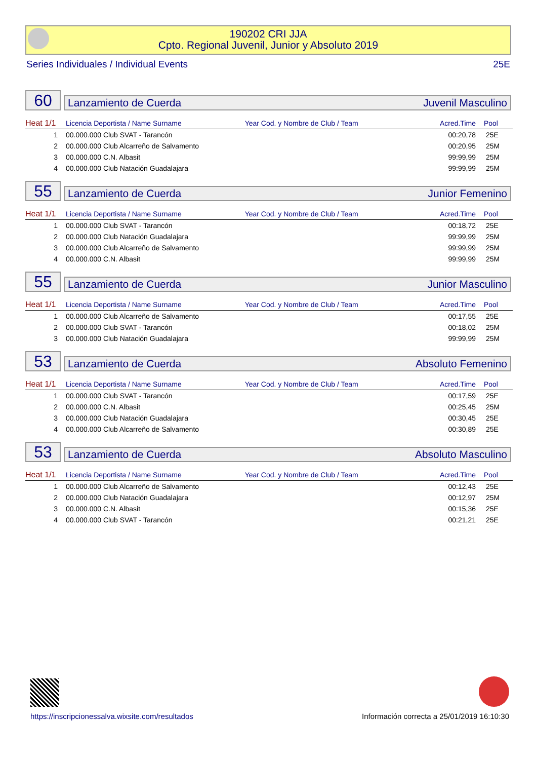190202 CRI JJA
Cpto. Regional Juvenil, Junior y Absoluto 2019
Series Individuales / Individual Events 25E
60
Lanzamiento de Cuerda Juvenil Masculino
| Heat 1/1 | Licencia Deportista / Name Surname | Year Cod. y Nombre de Club / Team | Acred.Time | Pool |
| --- | --- | --- | --- | --- |
| 1 | 00.000.000 Club SVAT - Tarancón | | 00:20,78 | 25E |
| 2 | 00.000.000 Club Alcarreño de Salvamento | | 00:20,95 | 25M |
| 3 | 00.000.000 C.N. Albasit | | 99:99,99 | 25M |
| 4 | 00.000.000 Club Natación Guadalajara | | 99:99,99 | 25M |
55
Lanzamiento de Cuerda Junior Femenino
| Heat 1/1 | Licencia Deportista / Name Surname | Year Cod. y Nombre de Club / Team | Acred.Time | Pool |
| --- | --- | --- | --- | --- |
| 1 | 00.000.000 Club SVAT - Tarancón | | 00:18,72 | 25E |
| 2 | 00.000.000 Club Natación Guadalajara | | 99:99,99 | 25M |
| 3 | 00.000.000 Club Alcarreño de Salvamento | | 99:99,99 | 25M |
| 4 | 00.000.000 C.N. Albasit | | 99:99,99 | 25M |
55
Lanzamiento de Cuerda Junior Masculino
| Heat 1/1 | Licencia Deportista / Name Surname | Year Cod. y Nombre de Club / Team | Acred.Time | Pool |
| --- | --- | --- | --- | --- |
| 1 | 00.000.000 Club Alcarreño de Salvamento | | 00:17,55 | 25E |
| 2 | 00.000.000 Club SVAT - Tarancón | | 00:18,02 | 25M |
| 3 | 00.000.000 Club Natación Guadalajara | | 99:99,99 | 25M |
53
Lanzamiento de Cuerda Absoluto Femenino
| Heat 1/1 | Licencia Deportista / Name Surname | Year Cod. y Nombre de Club / Team | Acred.Time | Pool |
| --- | --- | --- | --- | --- |
| 1 | 00.000.000 Club SVAT - Tarancón | | 00:17,59 | 25E |
| 2 | 00.000.000 C.N. Albasit | | 00:25,45 | 25M |
| 3 | 00.000.000 Club Natación Guadalajara | | 00:30,45 | 25E |
| 4 | 00.000.000 Club Alcarreño de Salvamento | | 00:30,89 | 25E |
53
Lanzamiento de Cuerda Absoluto Masculino
| Heat 1/1 | Licencia Deportista / Name Surname | Year Cod. y Nombre de Club / Team | Acred.Time | Pool |
| --- | --- | --- | --- | --- |
| 1 | 00.000.000 Club Alcarreño de Salvamento | | 00:12,43 | 25E |
| 2 | 00.000.000 Club Natación Guadalajara | | 00:12,97 | 25M |
| 3 | 00.000.000 C.N. Albasit | | 00:15,36 | 25E |
| 4 | 00.000.000 Club SVAT - Tarancón | | 00:21,21 | 25E |
https://inscripcionessalva.wixsite.com/resultados
Información correcta a 25/01/2019 16:10:30